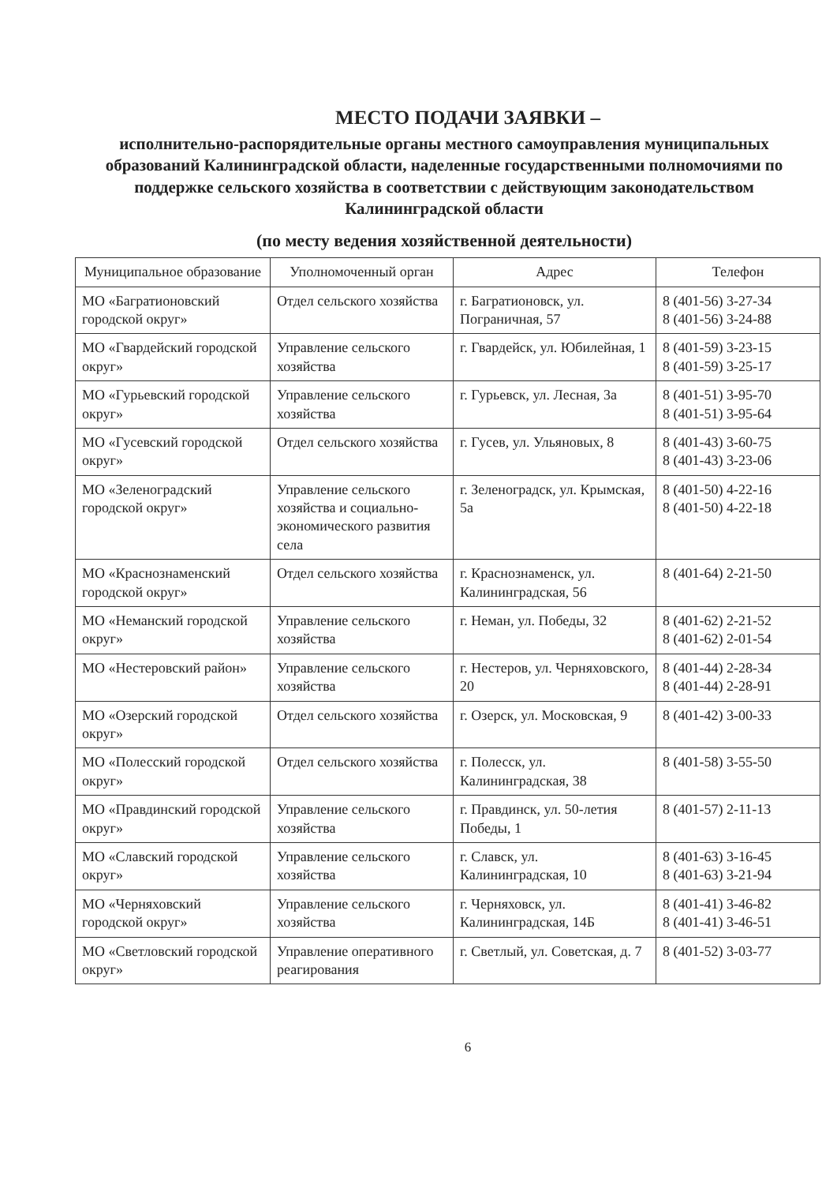МЕСТО ПОДАЧИ ЗАЯВКИ –
исполнительно-распорядительные органы местного самоуправления муниципальных образований Калининградской области, наделенные государственными полномочиями по поддержке сельского хозяйства в соответствии с действующим законодательством Калининградской области
(по месту ведения хозяйственной деятельности)
| Муниципальное образование | Уполномоченный орган | Адрес | Телефон |
| --- | --- | --- | --- |
| МО «Багратионовский городской округ» | Отдел сельского хозяйства | г. Багратионовск, ул. Пограничная, 57 | 8 (401-56) 3-27-34 8 (401-56) 3-24-88 |
| МО «Гвардейский городской округ» | Управление сельского хозяйства | г. Гвардейск, ул. Юбилейная, 1 | 8 (401-59) 3-23-15 8 (401-59) 3-25-17 |
| МО «Гурьевский городской округ» | Управление сельского хозяйства | г. Гурьевск, ул. Лесная, 3а | 8 (401-51) 3-95-70 8 (401-51) 3-95-64 |
| МО «Гусевский городской округ» | Отдел сельского хозяйства | г. Гусев, ул. Ульяновых, 8 | 8 (401-43) 3-60-75 8 (401-43) 3-23-06 |
| МО «Зеленоградский городской округ» | Управление сельского хозяйства и социально-экономического развития села | г. Зеленоградск, ул. Крымская, 5а | 8 (401-50) 4-22-16 8 (401-50) 4-22-18 |
| МО «Краснознаменский городской округ» | Отдел сельского хозяйства | г. Краснознаменск, ул. Калининградская, 56 | 8 (401-64) 2-21-50 |
| МО «Неманский городской округ» | Управление сельского хозяйства | г. Неман, ул. Победы, 32 | 8 (401-62) 2-21-52 8 (401-62) 2-01-54 |
| МО «Нестеровский район» | Управление сельского хозяйства | г. Нестеров, ул. Черняховского, 20 | 8 (401-44) 2-28-34 8 (401-44) 2-28-91 |
| МО «Озерский городской округ» | Отдел сельского хозяйства | г. Озерск, ул. Московская, 9 | 8 (401-42) 3-00-33 |
| МО «Полесский городской округ» | Отдел сельского хозяйства | г. Полесск, ул. Калининградская, 38 | 8 (401-58) 3-55-50 |
| МО «Правдинский городской округ» | Управление сельского хозяйства | г. Правдинск, ул. 50-летия Победы, 1 | 8 (401-57) 2-11-13 |
| МО «Славский городской округ» | Управление сельского хозяйства | г. Славск, ул. Калининградская, 10 | 8 (401-63) 3-16-45 8 (401-63) 3-21-94 |
| МО «Черняховский городской округ» | Управление сельского хозяйства | г. Черняховск, ул. Калининградская, 14Б | 8 (401-41) 3-46-82 8 (401-41) 3-46-51 |
| МО «Светловский городской округ» | Управление оперативного реагирования | г. Светлый, ул. Советская, д. 7 | 8 (401-52) 3-03-77 |
6